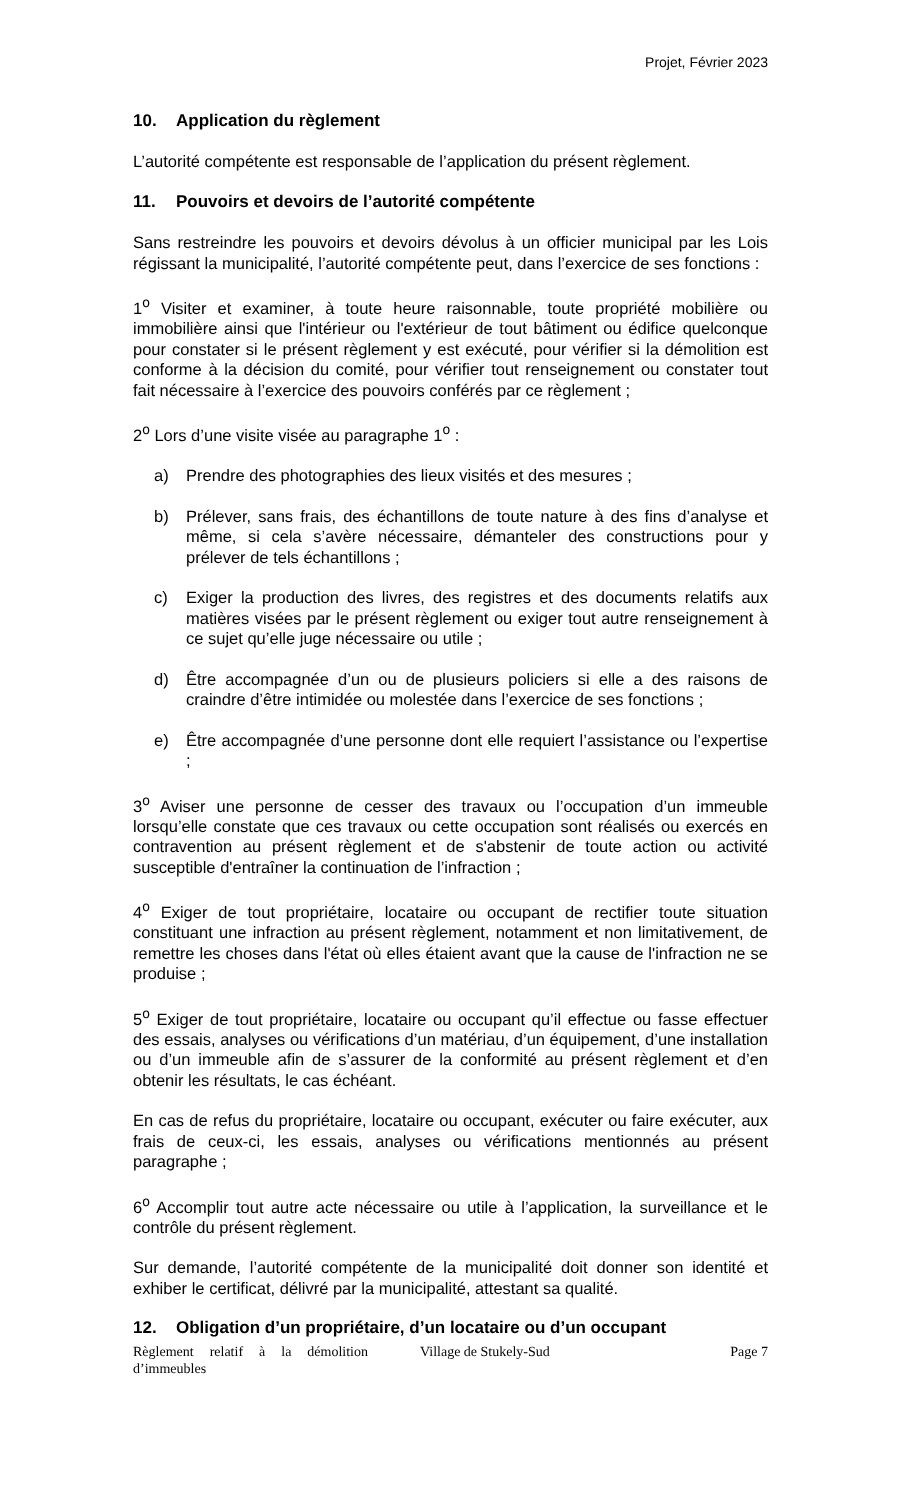Projet, Février 2023
10. Application du règlement
L’autorité compétente est responsable de l’application du présent règlement.
11. Pouvoirs et devoirs de l’autorité compétente
Sans restreindre les pouvoirs et devoirs dévolus à un officier municipal par les Lois régissant la municipalité, l’autorité compétente peut, dans l’exercice de ses fonctions :
1<sup>o</sup> Visiter et examiner, à toute heure raisonnable, toute propriété mobilière ou immobilière ainsi que l'intérieur ou l'extérieur de tout bâtiment ou édifice quelconque pour constater si le présent règlement y est exécuté, pour vérifier si la démolition est conforme à la décision du comité, pour vérifier tout renseignement ou constater tout fait nécessaire à l’exercice des pouvoirs conférés par ce règlement ;
2<sup>o</sup> Lors d’une visite visée au paragraphe 1<sup>o</sup> :
a) Prendre des photographies des lieux visités et des mesures ;
b) Prélever, sans frais, des échantillons de toute nature à des fins d’analyse et même, si cela s’avère nécessaire, démanteler des constructions pour y prélever de tels échantillons ;
c) Exiger la production des livres, des registres et des documents relatifs aux matières visées par le présent règlement ou exiger tout autre renseignement à ce sujet qu’elle juge nécessaire ou utile ;
d) Être accompagnée d’un ou de plusieurs policiers si elle a des raisons de craindre d’être intimidée ou molestée dans l’exercice de ses fonctions ;
e) Être accompagnée d’une personne dont elle requiert l’assistance ou l’expertise ;
3<sup>o</sup> Aviser une personne de cesser des travaux ou l’occupation d’un immeuble lorsqu’elle constate que ces travaux ou cette occupation sont réalisés ou exercés en contravention au présent règlement et de s'abstenir de toute action ou activité susceptible d'entraîner la continuation de l’infraction ;
4<sup>o</sup> Exiger de tout propriétaire, locataire ou occupant de rectifier toute situation constituant une infraction au présent règlement, notamment et non limitativement, de remettre les choses dans l'état où elles étaient avant que la cause de l'infraction ne se produise ;
5<sup>o</sup> Exiger de tout propriétaire, locataire ou occupant qu’il effectue ou fasse effectuer des essais, analyses ou vérifications d’un matériau, d’un équipement, d’une installation ou d’un immeuble afin de s’assurer de la conformité au présent règlement et d’en obtenir les résultats, le cas échéant.
En cas de refus du propriétaire, locataire ou occupant, exécuter ou faire exécuter, aux frais de ceux-ci, les essais, analyses ou vérifications mentionnés au présent paragraphe ;
6<sup>o</sup> Accomplir tout autre acte nécessaire ou utile à l’application, la surveillance et le contrôle du présent règlement.
Sur demande, l’autorité compétente de la municipalité doit donner son identité et exhiber le certificat, délivré par la municipalité, attestant sa qualité.
12. Obligation d’un propriétaire, d’un locataire ou d’un occupant
Règlement relatif à la démolition d’immeubles
Village de Stukely-Sud Page 7